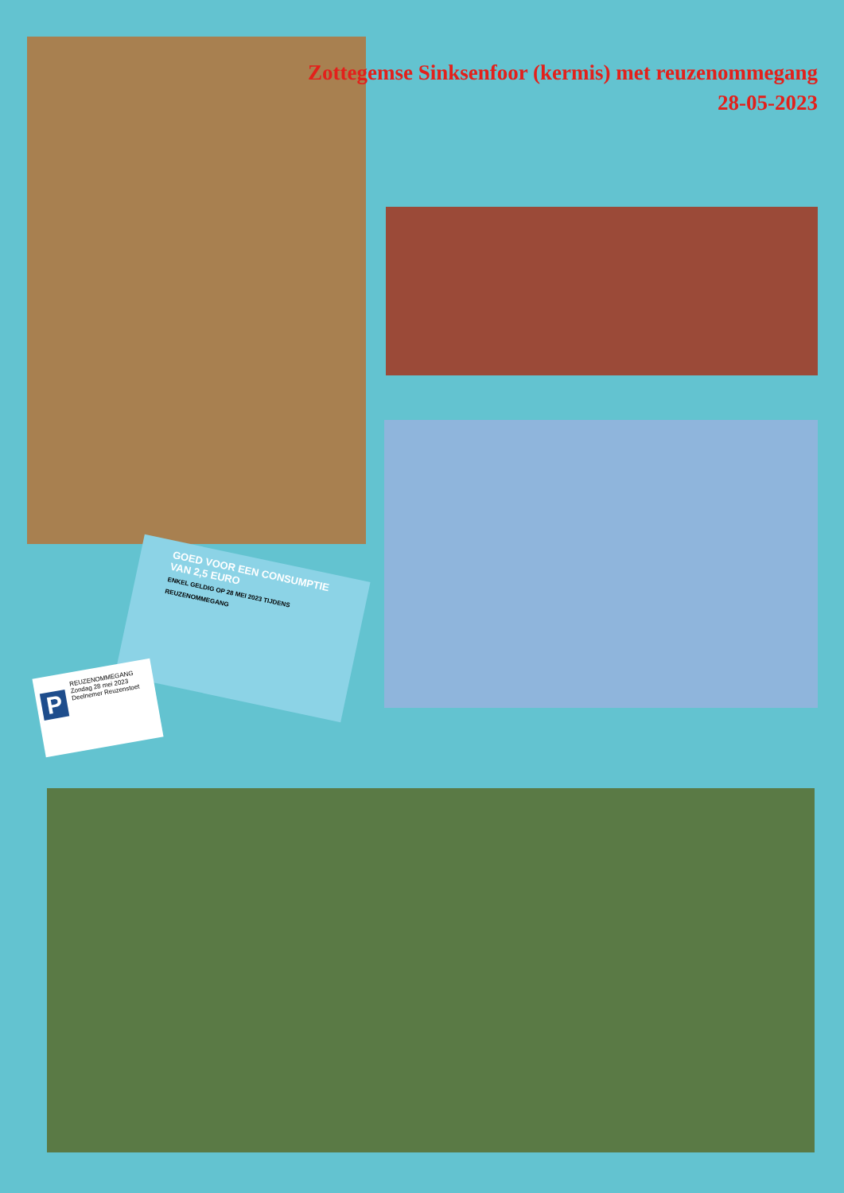Zottegemse Sinksenfoor (kermis) met reuzenommegang
28-05-2023
GOED VOOR EEN CONSUMPTIE VAN 2,5 EURO
ENKEL GELDIG OP 28 MEI 2023 TIJDENS REUZENOMMEGANG
P
REUZENOMMEGANG
Zondag 28 mei 2023
Deelnemer Reuzenstoet